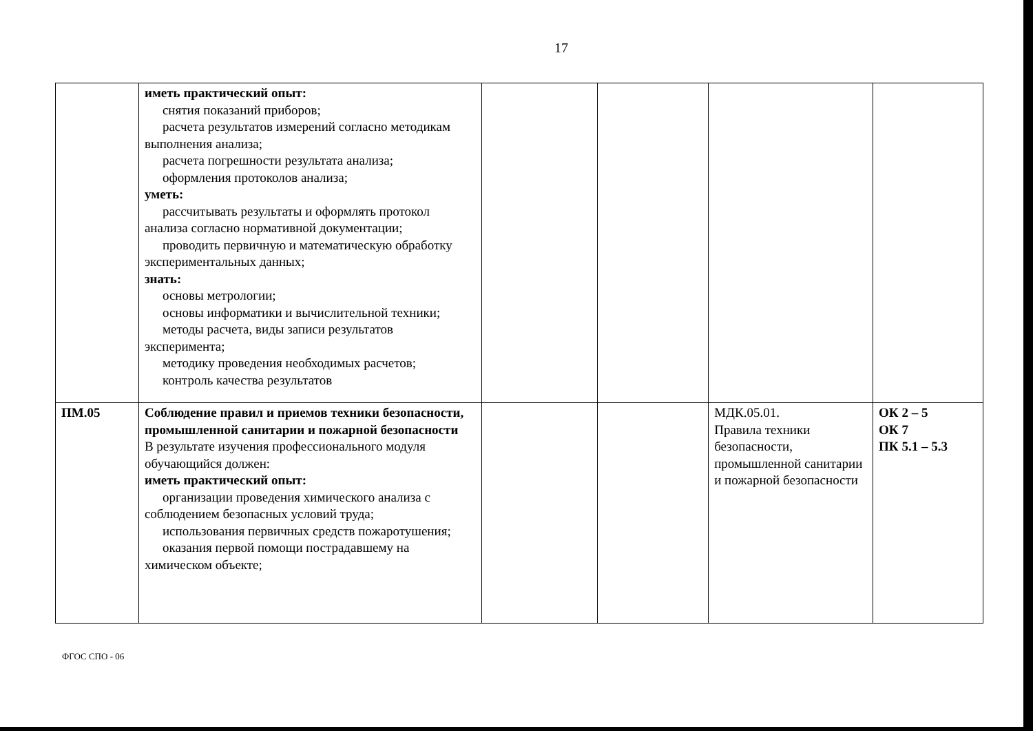17
| | иметь практический опыт: снятия показаний приборов; расчета результатов измерений согласно методикам выполнения анализа; расчета погрешности результата анализа; оформления протоколов анализа; уметь: рассчитывать результаты и оформлять протокол анализа согласно нормативной документации; проводить первичную и математическую обработку экспериментальных данных; знать: основы метрологии; основы информатики и вычислительной техники; методы расчета, виды записи результатов эксперимента; методику проведения необходимых расчетов; контроль качества результатов | | | | |
| ПМ.05 | Соблюдение правил и приемов техники безопасности, промышленной санитарии и пожарной безопасности В результате изучения профессионального модуля обучающийся должен: иметь практический опыт: организации проведения химического анализа с соблюдением безопасных условий труда; использования первичных средств пожаротушения; оказания первой помощи пострадавшему на химическом объекте; | | | МДК.05.01. Правила техники безопасности, промышленной санитарии и пожарной безопасности | ОК 2 – 5 ОК 7 ПК 5.1 – 5.3 |
ФГОС СПО - 06